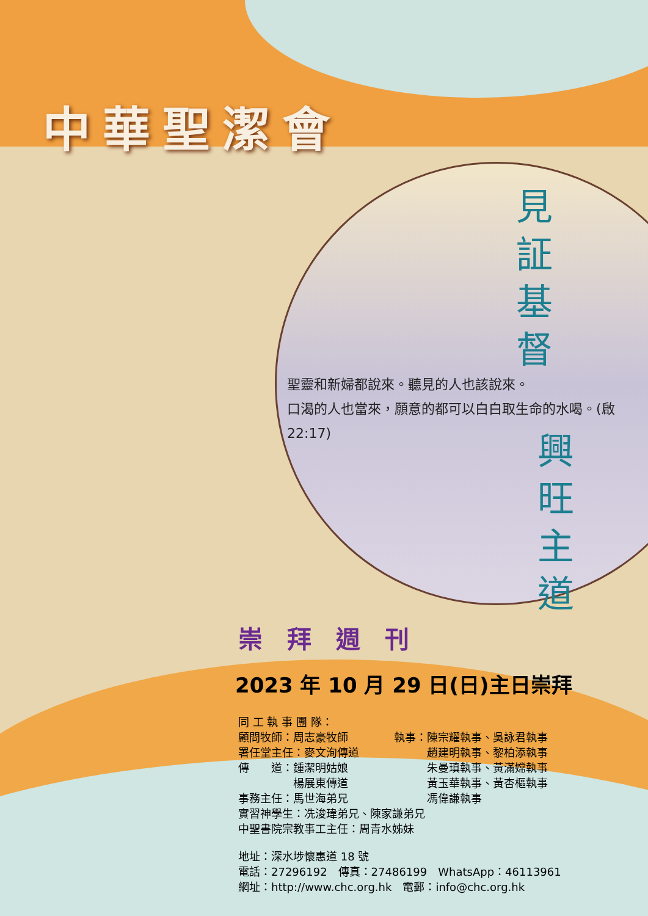中華聖潔會
見証基督
聖靈和新婦都說來。聽見的人也該說來。
口渴的人也當來，願意的都可以白白取生命的水喝。(啟22:17)
興旺主道
崇拜週刊
2023 年 10 月 29 日(日)主日崇拜
同 工 執 事 團 隊：
顧問牧師：周志豪牧師 執事：陳宗耀執事、吳詠君執事
署任堂主任：麥文洵傳道　　　趙建明執事、黎柏添執事
傳　　道：鍾潔明姑娘　　　朱曼瑱執事、黃滿嫦執事
　　　　　楊展東傳道　　　黃玉華執事、黃杏樞執事
事務主任：馬世海弟兄　　　馮偉謙執事
實習神學生：冼浚瑋弟兄、陳家謙弟兄
中聖書院宗教事工主任：周青水姊妹
地址：深水埗懷惠道 18 號
電話：27296192　傳真：27486199　WhatsApp：46113961
網址：http://www.chc.org.hk　電郵：info@chc.org.hk